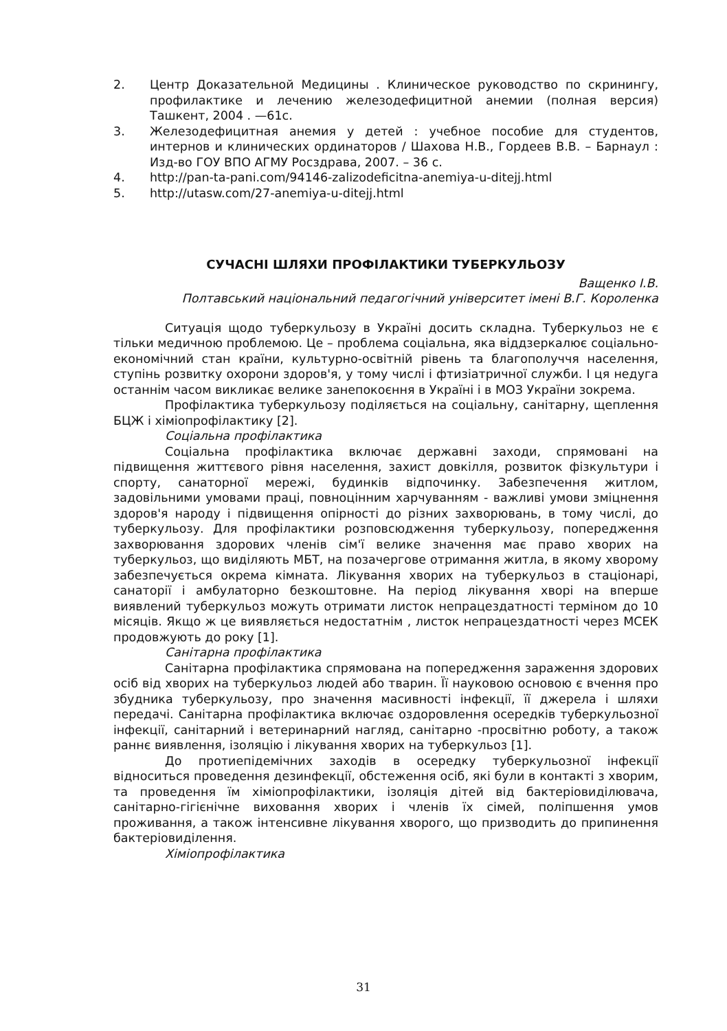2. Центр Доказательной Медицины . Клиническое руководство по скринингу, профилактике и лечению железодефицитной анемии (полная версия) Ташкент, 2004 . —61с.
3. Железодефицитная анемия у детей : учебное пособие для студентов, интернов и клинических ординаторов / Шахова Н.В., Гордеев В.В. – Барнаул : Изд-во ГОУ ВПО АГМУ Росздрава, 2007. – 36 с.
4. http://pan-ta-pani.com/94146-zalizodeficitna-anemiya-u-ditejj.html
5. http://utasw.com/27-anemiya-u-ditejj.html
СУЧАСНІ ШЛЯХИ ПРОФІЛАКТИКИ ТУБЕРКУЛЬОЗУ
Ващенко І.В.
Полтавський національний педагогічний університет імені В.Г. Короленка
Ситуація щодо туберкульозу в Україні досить складна. Туберкульоз не є тільки медичною проблемою. Це – проблема соціальна, яка віддзеркалює соціально-економічний стан країни, культурно-освітній рівень та благополуччя населення, ступінь розвитку охорони здоров'я, у тому числі і фтизіатричної служби. І ця недуга останнім часом викликає велике занепокоєння в Україні і в МОЗ України зокрема.
Профілактика туберкульозу поділяється на соціальну, санітарну, щеплення БЦЖ і хіміопрофілактику [2].
Соціальна профілактика
Соціальна профілактика включає державні заходи, спрямовані на підвищення життєвого рівня населення, захист довкілля, розвиток фізкультури і спорту, санаторної мережі, будинків відпочинку. Забезпечення житлом, задовільними умовами праці, повноцінним харчуванням - важливі умови зміцнення здоров'я народу і підвищення опірності до різних захворювань, в тому числі, до туберкульозу. Для профілактики розповсюдження туберкульозу, попередження захворювання здорових членів сім'ї велике значення має право хворих на туберкульоз, що виділяють МБТ, на позачергове отримання житла, в якому хворому забезпечується окрема кімната. Лікування хворих на туберкульоз в стаціонарі, санаторії і амбулаторно безкоштовне. На період лікування хворі на вперше виявлений туберкульоз можуть отримати листок непрацездатності терміном до 10 місяців. Якщо ж це виявляється недостатнім , листок непрацездатності через МСЕК продовжують до року [1].
Санітарна профілактика
Санітарна профілактика спрямована на попередження зараження здорових осіб від хворих на туберкульоз людей або тварин. Її науковою основою є вчення про збудника туберкульозу, про значення масивності інфекції, її джерела і шляхи передачі. Санітарна профілактика включає оздоровлення осередків туберкульозної інфекції, санітарний і ветеринарний нагляд, санітарно -просвітню роботу, а також раннє виявлення, ізоляцію і лікування хворих на туберкульоз [1].
До протиепідемічних заходів в осередку туберкульозної інфекції відноситься проведення дезинфекції, обстеження осіб, які були в контакті з хворим, та проведення їм хіміопрофілактики, ізоляція дітей від бактеріовиділювача, санітарно-гігієнічне виховання хворих і членів їх сімей, поліпшення умов проживання, а також інтенсивне лікування хворого, що призводить до припинення бактеріовиділення.
Хіміопрофілактика
31